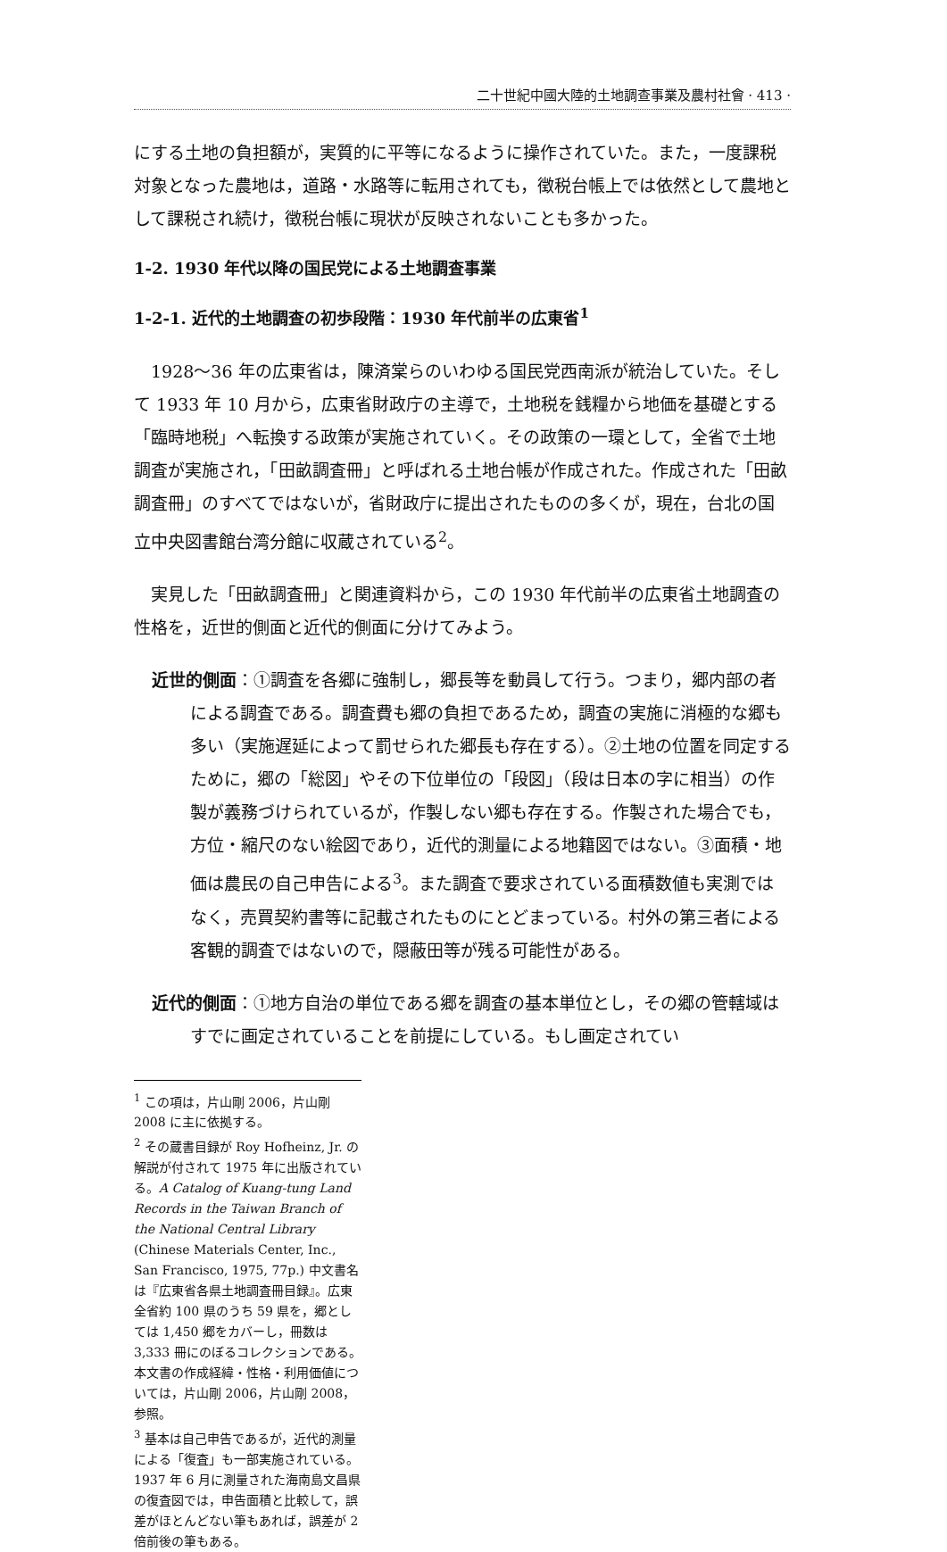二十世紀中國大陸的土地調查事業及農村社會 · 413 ·
にする土地の負担額が，実質的に平等になるように操作されていた。また，一度課税対象となった農地は，道路・水路等に転用されても，徴税台帳上では依然として農地として課税され続け，徴税台帳に現状が反映されないことも多かった。
1-2. 1930 年代以降の国民党による土地調査事業
1-2-1. 近代的土地調査の初歩段階：1930 年代前半の広東省<sup>1</sup>
1928～36 年の広東省は，陳済棠らのいわゆる国民党西南派が統治していた。そして 1933 年 10 月から，広東省財政庁の主導で，土地税を銭糧から地価を基礎とする「臨時地税」へ転換する政策が実施されていく。その政策の一環として，全省で土地調査が実施され，「田畝調査冊」と呼ばれる土地台帳が作成された。作成された「田畝調査冊」のすべてではないが，省財政庁に提出されたものの多くが，現在，台北の国立中央図書館台湾分館に収蔵されている<sup>2</sup>。
実見した「田畝調査冊」と関連資料から，この 1930 年代前半の広東省土地調査の性格を，近世的側面と近代的側面に分けてみよう。
近世的側面：①調査を各郷に強制し，郷長等を動員して行う。つまり，郷内部の者による調査である。調査費も郷の負担であるため，調査の実施に消極的な郷も多い（実施遅延によって罰せられた郷長も存在する）。②土地の位置を同定するために，郷の「総図」やその下位単位の「段図」（段は日本の字に相当）の作製が義務づけられているが，作製しない郷も存在する。作製された場合でも，方位・縮尺のない絵図であり，近代的測量による地籍図ではない。③面積・地価は農民の自己申告による<sup>3</sup>。また調査で要求されている面積数値も実測ではなく，売買契約書等に記載されたものにとどまっている。村外の第三者による客観的調査ではないので，隠蔽田等が残る可能性がある。
近代的側面：①地方自治の単位である郷を調査の基本単位とし，その郷の管轄域はすでに画定されていることを前提にしている。もし画定されてい
<sup>1</sup> この項は，片山剛 2006，片山剛 2008 に主に依拠する。
<sup>2</sup> その蔵書目録が Roy Hofheinz, Jr. の解説が付されて 1975 年に出版されている。A Catalog of Kuang-tung Land Records in the Taiwan Branch of the National Central Library (Chinese Materials Center, Inc., San Francisco, 1975, 77p.) 中文書名は『広東省各県土地調査冊目録』。広東全省約 100 県のうち 59 県を，郷としては 1,450 郷をカバーし，冊数は 3,333 冊にのぼるコレクションである。本文書の作成経緯・性格・利用価値については，片山剛 2006，片山剛 2008，参照。
<sup>3</sup> 基本は自己申告であるが，近代的測量による「復査」も一部実施されている。1937 年 6 月に測量された海南島文昌県の復査図では，申告面積と比較して，誤差がほとんどない筆もあれば，誤差が 2 倍前後の筆もある。